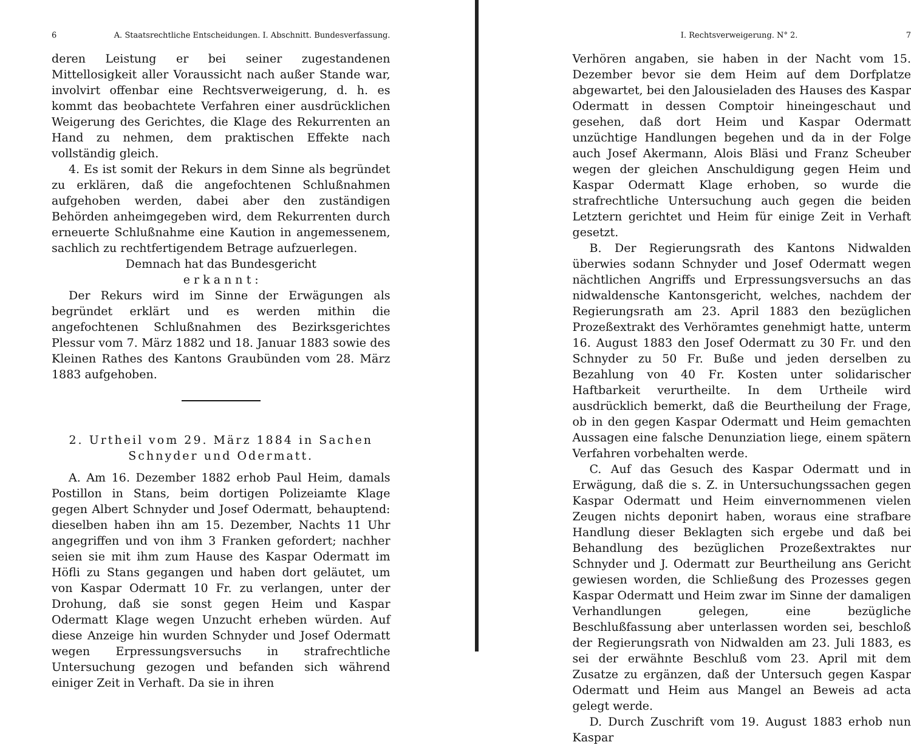6 A. Staatsrechtliche Entscheidungen. I. Abschnitt. Bundesverfassung.
deren Leistung er bei seiner zugestandenen Mittellosigkeit aller Voraussicht nach außer Stande war, involvirt offenbar eine Rechtsverweigerung, d. h. es kommt das beobachtete Verfahren einer ausdrücklichen Weigerung des Gerichtes, die Klage des Rekurrenten an Hand zu nehmen, dem praktischen Effekte nach vollständig gleich.
4. Es ist somit der Rekurs in dem Sinne als begründet zu erklären, daß die angefochtenen Schlußnahmen aufgehoben werden, dabei aber den zuständigen Behörden anheimgegeben wird, dem Rekurrenten durch erneuerte Schlußnahme eine Kaution in angemessenem, sachlich zu rechtfertigendem Betrage aufzuerlegen.
Demnach hat das Bundesgericht
e r k a n n t :
Der Rekurs wird im Sinne der Erwägungen als begründet erklärt und es werden mithin die angefochtenen Schlußnahmen des Bezirksgerichtes Plessur vom 7. März 1882 und 18. Januar 1883 sowie des Kleinen Rathes des Kantons Graubünden vom 28. März 1883 aufgehoben.
2. Urtheil vom 29. März 1884 in Sachen
Schnyder und Odermatt.
A. Am 16. Dezember 1882 erhob Paul Heim, damals Postillon in Stans, beim dortigen Polizeiamte Klage gegen Albert Schnyder und Josef Odermatt, behauptend: dieselben haben ihn am 15. Dezember, Nachts 11 Uhr angegriffen und von ihm 3 Franken gefordert; nachher seien sie mit ihm zum Hause des Kaspar Odermatt im Höfli zu Stans gegangen und haben dort geläutet, um von Kaspar Odermatt 10 Fr. zu verlangen, unter der Drohung, daß sie sonst gegen Heim und Kaspar Odermatt Klage wegen Unzucht erheben würden. Auf diese Anzeige hin wurden Schnyder und Josef Odermatt wegen Erpressungsversuchs in strafrechtliche Untersuchung gezogen und befanden sich während einiger Zeit in Verhaft. Da sie in ihren
I. Rechtsverweigerung. N° 2. 7
Verhören angaben, sie haben in der Nacht vom 15. Dezember bevor sie dem Heim auf dem Dorfplatze abgewartet, bei den Jalousieladen des Hauses des Kaspar Odermatt in dessen Comptoir hineingeschaut und gesehen, daß dort Heim und Kaspar Odermatt unzüchtige Handlungen begehen und da in der Folge auch Josef Akermann, Alois Bläsi und Franz Scheuber wegen der gleichen Anschuldigung gegen Heim und Kaspar Odermatt Klage erhoben, so wurde die strafrechtliche Untersuchung auch gegen die beiden Letztern gerichtet und Heim für einige Zeit in Verhaft gesetzt.
B. Der Regierungsrath des Kantons Nidwalden überwies sodann Schnyder und Josef Odermatt wegen nächtlichen Angriffs und Erpressungsversuchs an das nidwaldensche Kantonsgericht, welches, nachdem der Regierungsrath am 23. April 1883 den bezüglichen Prozeßextrakt des Verhöramtes genehmigt hatte, unterm 16. August 1883 den Josef Odermatt zu 30 Fr. und den Schnyder zu 50 Fr. Buße und jeden derselben zu Bezahlung von 40 Fr. Kosten unter solidarischer Haftbarkeit verurtheilte. In dem Urtheile wird ausdrücklich bemerkt, daß die Beurtheilung der Frage, ob in den gegen Kaspar Odermatt und Heim gemachten Aussagen eine falsche Denunziation liege, einem spätern Verfahren vorbehalten werde.
C. Auf das Gesuch des Kaspar Odermatt und in Erwägung, daß die s. Z. in Untersuchungssachen gegen Kaspar Odermatt und Heim einvernommenen vielen Zeugen nichts deponirt haben, woraus eine strafbare Handlung dieser Beklagten sich ergebe und daß bei Behandlung des bezüglichen Prozeßextraktes nur Schnyder und J. Odermatt zur Beurtheilung ans Gericht gewiesen worden, die Schließung des Prozesses gegen Kaspar Odermatt und Heim zwar im Sinne der damaligen Verhandlungen gelegen, eine bezügliche Beschlußfassung aber unterlassen worden sei, beschloß der Regierungsrath von Nidwalden am 23. Juli 1883, es sei der erwähnte Beschluß vom 23. April mit dem Zusatze zu ergänzen, daß der Untersuch gegen Kaspar Odermatt und Heim aus Mangel an Beweis ad acta gelegt werde.
D. Durch Zuschrift vom 19. August 1883 erhob nun Kaspar